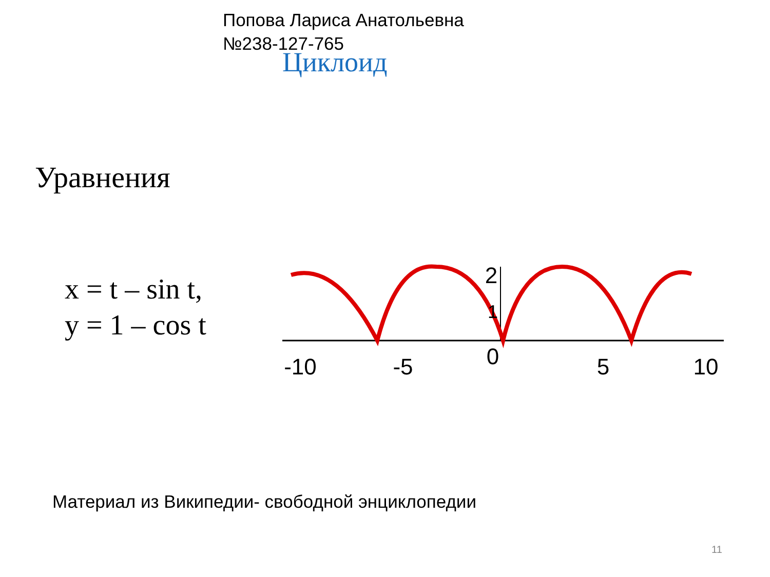Попова Лариса Анатольевна
№238-127-765
Циклоид
Уравнения
x = t – sin t,
y = 1 – cos t
-10
-5
0
5
10
2
1
Материал из Википедии- свободной энциклопедии
11